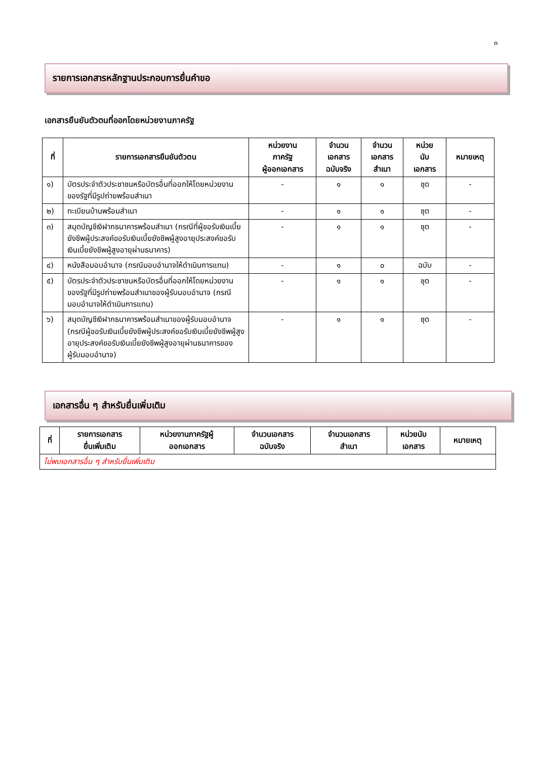๓
รายการเอกสารหลักฐานประกอบการยื่นคำขอ
เอกสารยืนยันตัวตนที่ออกโดยหน่วยงานภาครัฐ
| ที่ | รายการเอกสารยืนยันตัวตน | หน่วยงาน ภาครัฐ ผู้ออกเอกสาร | จำนวน เอกสาร ฉบับจริง | จำนวน เอกสาร สำเนา | หน่วย นับ เอกสาร | หมายเหตุ |
| --- | --- | --- | --- | --- | --- | --- |
| ๑) | บัตรประจำตัวประชาชนหรือบัตรอื่นที่ออกให้โดยหน่วยงานของรัฐที่มีรูปถ่ายพร้อมสำเนา | - | ๑ | ๑ | ชุด | - |
| ๒) | ทะเบียนบ้านพร้อมสำเนา | - | ๑ | ๑ | ชุด | - |
| ๓) | สมุดบัญชีเงิฝากธนาคารพร้อมสำเนา (กรณีที่ผู้ขอรับเงินเบี้ยยังชีพผู้ประสงค์ขอรับเงินเบี้ยยังชีพผู้สูงอายุประสงค์ขอรับเงินเบี้ยยังชีพผู้สูงอายุผ่านธนาคาร) | - | ๑ | ๑ | ชุด | - |
| ๔) | หนังสือมอบอำนาจ (กรณีมอบอำนาจให้ดำเนินการแทน) | - | ๑ | ๐ | ฉบับ | - |
| ๕) | บัตรประจำตัวประชาชนหรือบัตรอื่นที่ออกให้โดยหน่วยงานของรัฐที่มีรูปถ่ายพร้อมสำเนาของผู้รับมอบอำนาจ (กรณีมอบอำนาจให้ดำเนินการแทน) | - | ๑ | ๑ | ชุด | - |
| ๖) | สมุดบัญชีเงิฝากธนาคารพร้อมสำเนาของผู้รับมอบอำนาจ (กรณีผู้ขอรับเงินเบี้ยยังชีพผู้ประสงค์ขอรับเงินเบี้ยยังชีพผู้สูงอายุประสงค์ขอรับเงินเบี้ยยังชีพผู้สูงอายุผ่านธนาคารของผู้รับมอบอำนาจ) | - | ๑ | ๑ | ชุด | - |
เอกสารอื่น ๆ สำหรับยื่นเพิ่มเติม
| ที่ | รายการเอกสาร ยื่นเพิ่มเติม | หน่วยงานภาครัฐผู้ ออกเอกสาร | จำนวนเอกสาร ฉบับจริง | จำนวนเอกสาร สำเนา | หน่วยนับ เอกสาร | หมายเหตุ |
| --- | --- | --- | --- | --- | --- | --- |
| ไม่พบเอกสารอื่น ๆ สำหรับยื่นเพิ่มเติม | | | | | | |